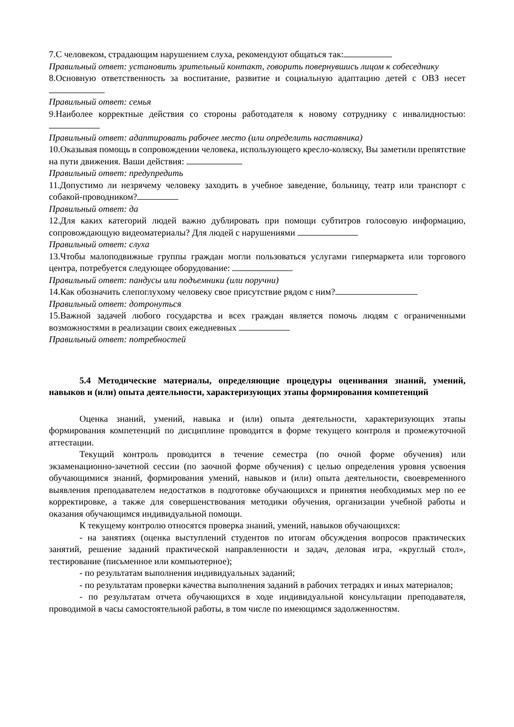7.С человеком, страдающим нарушением слуха, рекомендуют общаться так:
Правильный ответ: установить зрительный контакт, говорить повернувшись лицом к собеседнику
8.Основную ответственность за воспитание, развитие и социальную адаптацию детей с ОВЗ несет
Правильный ответ: семья
9.Наиболее корректные действия со стороны работодателя к новому сотруднику с инвалидностью:
Правильный ответ: адаптировать рабочее место (или определить наставника)
10.Оказывая помощь в сопровождении человека, использующего кресло-коляску, Вы заметили препятствие на пути движения. Ваши действия:
Правильный ответ: предупредить
11.Допустимо ли незрячему человеку заходить в учебное заведение, больницу, театр или транспорт с собакой-проводником?
Правильный ответ: да
12.Для каких категорий людей важно дублировать при помощи субтитров голосовую информацию, сопровождающую видеоматериалы? Для людей с нарушениями
Правильный ответ: слуха
13.Чтобы малоподвижные группы граждан могли пользоваться услугами гипермаркета или торгового центра, потребуется следующее оборудование:
Правильный ответ: пандусы или подъемники (или поручни)
14.Как обозначить слепоглухому человеку свое присутствие рядом с ним?
Правильный ответ: дотронуться
15.Важной задачей любого государства и всех граждан является помочь людям с ограниченными возможностями в реализации своих ежедневных
Правильный ответ: потребностей
5.4 Методические материалы, определяющие процедуры оценивания знаний, умений, навыков и (или) опыта деятельности, характеризующих этапы формирования компетенций
Оценка знаний, умений, навыка и (или) опыта деятельности, характеризующих этапы формирования компетенций по дисциплине проводится в форме текущего контроля и промежуточной аттестации.
Текущий контроль проводится в течение семестра (по очной форме обучения) или экзаменационно-зачетной сессии (по заочной форме обучения) с целью определения уровня усвоения обучающимися знаний, формирования умений, навыков и (или) опыта деятельности, своевременного выявления преподавателем недостатков в подготовке обучающихся и принятия необходимых мер по ее корректировке, а также для совершенствования методики обучения, организации учебной работы и оказания обучающимся индивидуальной помощи.
К текущему контролю относятся проверка знаний, умений, навыков обучающихся:
- на занятиях (оценка выступлений студентов по итогам обсуждения вопросов практических занятий, решение заданий практической направленности и задач, деловая игра, «круглый стол», тестирование (письменное или компьютерное);
- по результатам выполнения индивидуальных заданий;
- по результатам проверки качества выполнения заданий в рабочих тетрадях и иных материалов;
- по результатам отчета обучающихся в ходе индивидуальной консультации преподавателя, проводимой в часы самостоятельной работы, в том числе по имеющимся задолженностям.